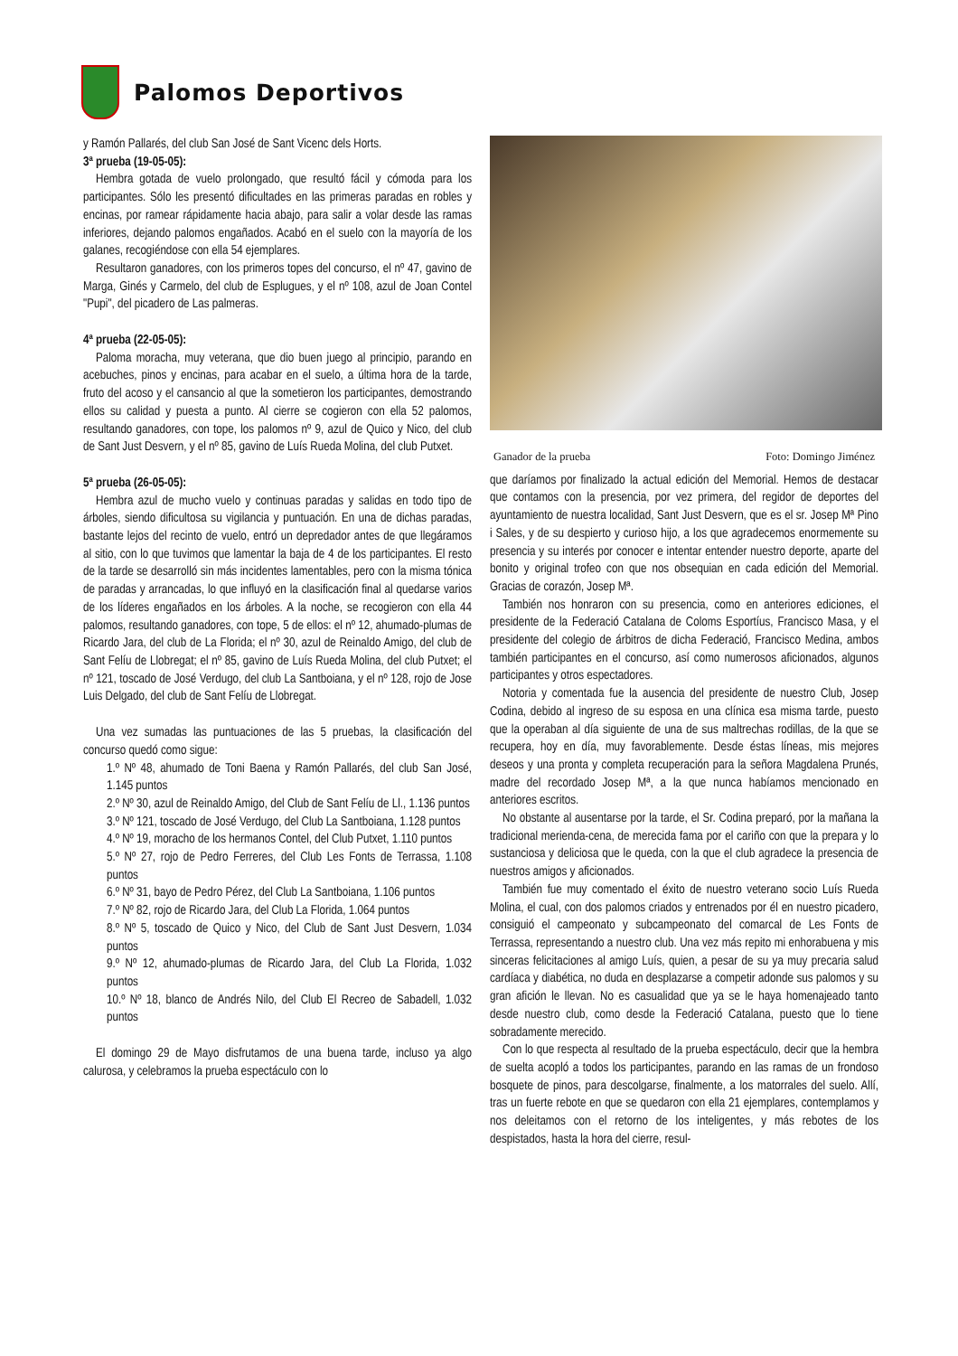Palomos Deportivos
y Ramón Pallarés, del club San José de Sant Vicenc dels Horts.
3ª prueba (19-05-05):
Hembra gotada de vuelo prolongado, que resultó fácil y cómoda para los participantes. Sólo les presentó dificultades en las primeras paradas en robles y encinas, por ramear rápidamente hacia abajo, para salir a volar desde las ramas inferiores, dejando palomos engañados. Acabó en el suelo con la mayoría de los galanes, recogiéndose con ella 54 ejemplares.
Resultaron ganadores, con los primeros topes del concurso, el nº 47, gavino de Marga, Ginés y Carmelo, del club de Esplugues, y el nº 108, azul de Joan Contel "Pupi", del picadero de Las palmeras.
4ª prueba (22-05-05):
Paloma moracha, muy veterana, que dio buen juego al principio, parando en acebuches, pinos y encinas, para acabar en el suelo, a última hora de la tarde, fruto del acoso y el cansancio al que la sometieron los participantes, demostrando ellos su calidad y puesta a punto. Al cierre se cogieron con ella 52 palomos, resultando ganadores, con tope, los palomos nº 9, azul de Quico y Nico, del club de Sant Just Desvern, y el nº 85, gavino de Luís Rueda Molina, del club Putxet.
5ª prueba (26-05-05):
Hembra azul de mucho vuelo y continuas paradas y salidas en todo tipo de árboles, siendo dificultosa su vigilancia y puntuación. En una de dichas paradas, bastante lejos del recinto de vuelo, entró un depredador antes de que llegáramos al sitio, con lo que tuvimos que lamentar la baja de 4 de los participantes. El resto de la tarde se desarrolló sin más incidentes lamentables, pero con la misma tónica de paradas y arrancadas, lo que influyó en la clasificación final al quedarse varios de los líderes engañados en los árboles. A la noche, se recogieron con ella 44 palomos, resultando ganadores, con tope, 5 de ellos: el nº 12, ahumado-plumas de Ricardo Jara, del club de La Florida; el nº 30, azul de Reinaldo Amigo, del club de Sant Felíu de Llobregat; el nº 85, gavino de Luís Rueda Molina, del club Putxet; el nº 121, toscado de José Verdugo, del club La Santboiana, y el nº 128, rojo de Jose Luis Delgado, del club de Sant Felíu de Llobregat.
Una vez sumadas las puntuaciones de las 5 pruebas, la clasificación del concurso quedó como sigue:
1.º Nº 48, ahumado de Toni Baena y Ramón Pallarés, del club San José, 1.145 puntos
2.º Nº 30, azul de Reinaldo Amigo, del Club de Sant Felíu de Ll., 1.136 puntos
3.º Nº 121, toscado de José Verdugo, del Club La Santboiana, 1.128 puntos
4.º Nº 19, moracho de los hermanos Contel, del Club Putxet, 1.110 puntos
5.º Nº 27, rojo de Pedro Ferreres, del Club Les Fonts de Terrassa, 1.108 puntos
6.º Nº 31, bayo de Pedro Pérez, del Club La Santboiana, 1.106 puntos
7.º Nº 82, rojo de Ricardo Jara, del Club La Florida, 1.064 puntos
8.º Nº 5, toscado de Quico y Nico, del Club de Sant Just Desvern, 1.034 puntos
9.º Nº 12, ahumado-plumas de Ricardo Jara, del Club La Florida, 1.032 puntos
10.º Nº 18, blanco de Andrés Nilo, del Club El Recreo de Sabadell, 1.032 puntos
El domingo 29 de Mayo disfrutamos de una buena tarde, incluso ya algo calurosa, y celebramos la prueba espectáculo con lo
Ganador de la prueba Foto: Domingo Jiménez
que daríamos por finalizado la actual edición del Memorial. Hemos de destacar que contamos con la presencia, por vez primera, del regidor de deportes del ayuntamiento de nuestra localidad, Sant Just Desvern, que es el sr. Josep Mª Pino i Sales, y de su despierto y curioso hijo, a los que agradecemos enormemente su presencia y su interés por conocer e intentar entender nuestro deporte, aparte del bonito y original trofeo con que nos obsequian en cada edición del Memorial. Gracias de corazón, Josep Mª.
También nos honraron con su presencia, como en anteriores ediciones, el presidente de la Federació Catalana de Coloms Esportíus, Francisco Masa, y el presidente del colegio de árbitros de dicha Federació, Francisco Medina, ambos también participantes en el concurso, así como numerosos aficionados, algunos participantes y otros espectadores.
Notoria y comentada fue la ausencia del presidente de nuestro Club, Josep Codina, debido al ingreso de su esposa en una clínica esa misma tarde, puesto que la operaban al día siguiente de una de sus maltrechas rodillas, de la que se recupera, hoy en día, muy favorablemente. Desde éstas líneas, mis mejores deseos y una pronta y completa recuperación para la señora Magdalena Prunés, madre del recordado Josep Mª, a la que nunca habíamos mencionado en anteriores escritos.
No obstante al ausentarse por la tarde, el Sr. Codina preparó, por la mañana la tradicional merienda-cena, de merecida fama por el cariño con que la prepara y lo sustanciosa y deliciosa que le queda, con la que el club agradece la presencia de nuestros amigos y aficionados.
También fue muy comentado el éxito de nuestro veterano socio Luís Rueda Molina, el cual, con dos palomos criados y entrenados por él en nuestro picadero, consiguió el campeonato y subcampeonato del comarcal de Les Fonts de Terrassa, representando a nuestro club. Una vez más repito mi enhorabuena y mis sinceras felicitaciones al amigo Luís, quien, a pesar de su ya muy precaria salud cardíaca y diabética, no duda en desplazarse a competir adonde sus palomos y su gran afición le llevan. No es casualidad que ya se le haya homenajeado tanto desde nuestro club, como desde la Federació Catalana, puesto que lo tiene sobradamente merecido.
Con lo que respecta al resultado de la prueba espectáculo, decir que la hembra de suelta acopló a todos los participantes, parando en las ramas de un frondoso bosquete de pinos, para descolgarse, finalmente, a los matorrales del suelo. Allí, tras un fuerte rebote en que se quedaron con ella 21 ejemplares, contemplamos y nos deleitamos con el retorno de los inteligentes, y más rebotes de los despistados, hasta la hora del cierre, resul-